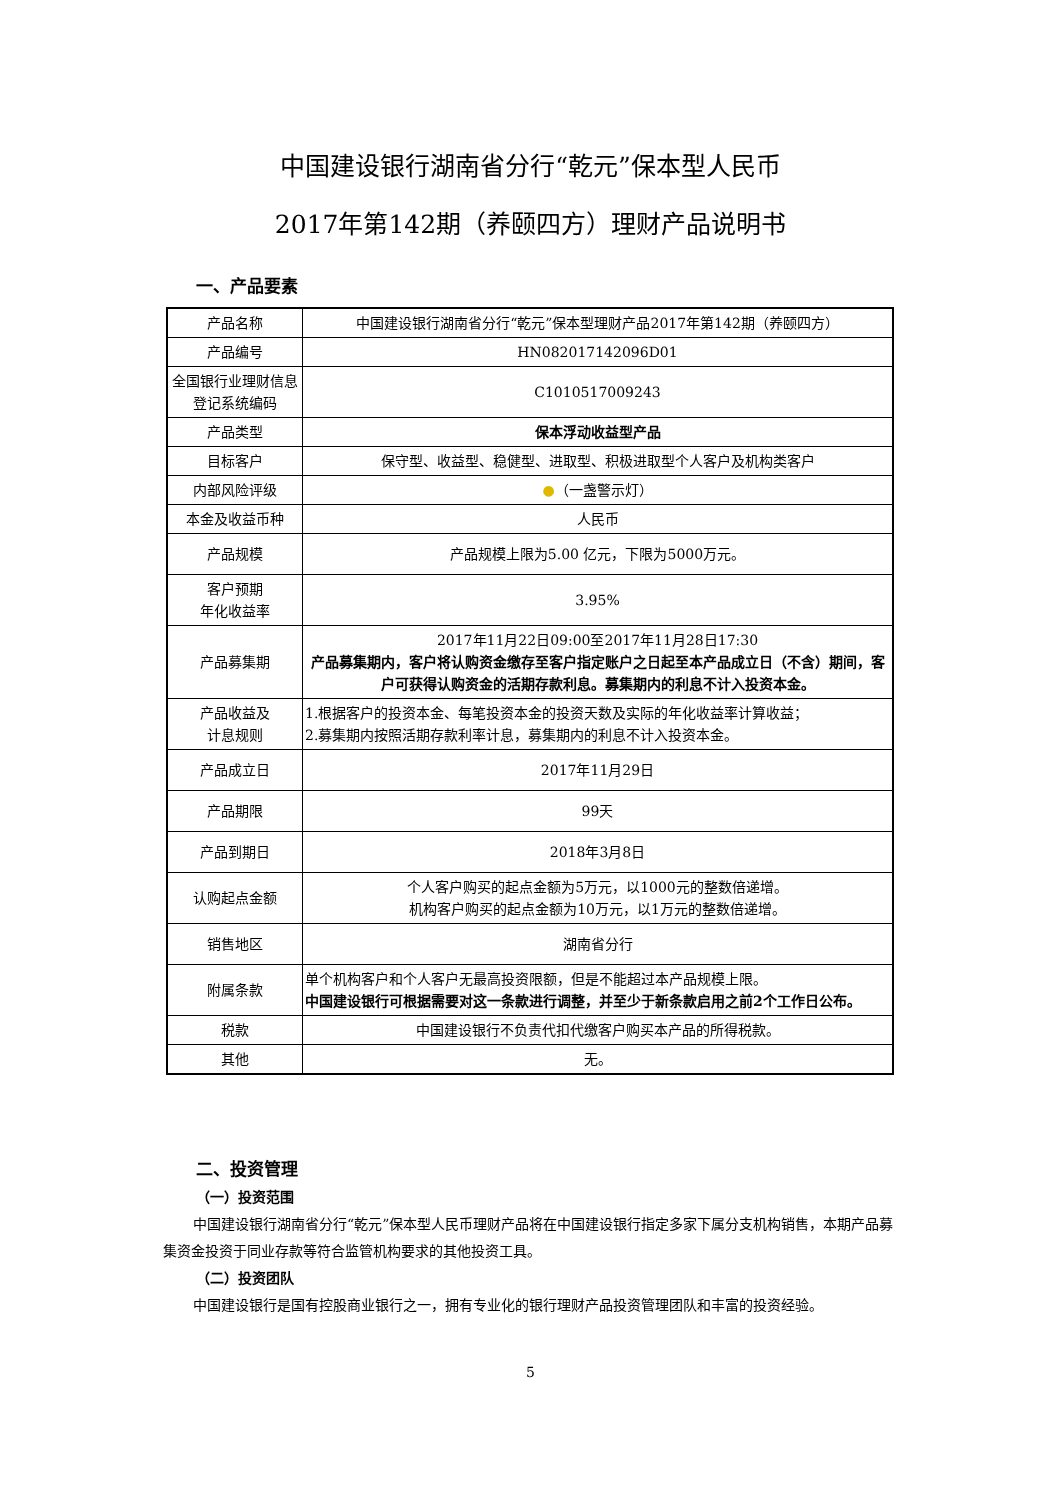中国建设银行湖南省分行“乾元”保本型人民币
2017年第142期（养颐四方）理财产品说明书
一、产品要素
| 产品名称 | 中国建设银行湖南省分行“乾元”保本型理财产品2017年第142期（养颐四方） |
| 产品编号 | HN082017142096D01 |
| 全国银行业理财信息登记系统编码 | C1010517009243 |
| 产品类型 | 保本浮动收益型产品 |
| 目标客户 | 保守型、收益型、稳健型、进取型、积极进取型个人客户及机构类客户 |
| 内部风险评级 | ● （一盏警示灯） |
| 本金及收益币种 | 人民币 |
| 产品规模 | 产品规模上限为5.00 亿元，下限为5000万元。 |
| 客户预期 年化收益率 | 3.95% |
| 产品募集期 | 2017年11月22日09:00至2017年11月28日17:30 产品募集期内，客户将认购资金缴存至客户指定账户之日起至本产品成立日（不含）期间，客户可获得认购资金的活期存款利息。募集期内的利息不计入投资本金。 |
| 产品收益及 计息规则 | 1.根据客户的投资本金、每笔投资本金的投资天数及实际的年化收益率计算收益； 2.募集期内按照活期存款利率计息，募集期内的利息不计入投资本金。 |
| 产品成立日 | 2017年11月29日 |
| 产品期限 | 99天 |
| 产品到期日 | 2018年3月8日 |
| 认购起点金额 | 个人客户购买的起点金额为5万元，以1000元的整数倍递增。 机构客户购买的起点金额为10万元，以1万元的整数倍递增。 |
| 销售地区 | 湖南省分行 |
| 附属条款 | 单个机构客户和个人客户无最高投资限额，但是不能超过本产品规模上限。 中国建设银行可根据需要对这一条款进行调整，并至少于新条款启用之前2个工作日公布。 |
| 税款 | 中国建设银行不负责代扣代缴客户购买本产品的所得税款。 |
| 其他 | 无。 |
二、投资管理
（一）投资范围
中国建设银行湖南省分行“乾元”保本型人民币理财产品将在中国建设银行指定多家下属分支机构销售，本期产品募集资金投资于同业存款等符合监管机构要求的其他投资工具。
（二）投资团队
中国建设银行是国有控股商业银行之一，拥有专业化的银行理财产品投资管理团队和丰富的投资经验。
5